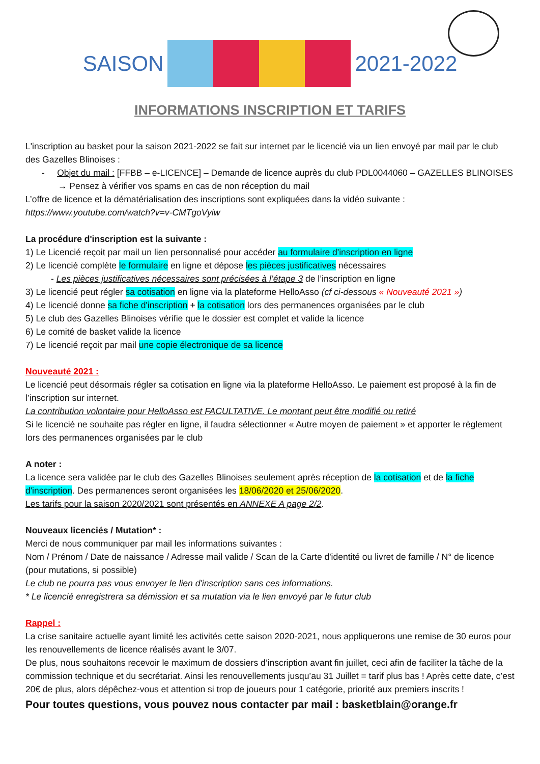SAISON 2021-2022
INFORMATIONS INSCRIPTION ET TARIFS
L'inscription au basket pour la saison 2021-2022 se fait sur internet par le licencié via un lien envoyé par mail par le club des Gazelles Blinoises :
- Objet du mail : [FFBB – e-LICENCE] – Demande de licence auprès du club PDL0044060 – GAZELLES BLINOISES → Pensez à vérifier vos spams en cas de non réception du mail
L’offre de licence et la dématérialisation des inscriptions sont expliquées dans la vidéo suivante :
https://www.youtube.com/watch?v=v-CMTgoVyiw
La procédure d'inscription est la suivante :
1) Le Licencié reçoit par mail un lien personnalisé pour accéder au formulaire d'inscription en ligne
2) Le licencié complète le formulaire en ligne et dépose les pièces justificatives nécessaires
- Les pièces justificatives nécessaires sont précisées à l’étape 3 de l’inscription en ligne
3) Le licencié peut régler sa cotisation en ligne via la plateforme HelloAsso (cf ci-dessous « Nouveauté 2021 »)
4) Le licencié donne sa fiche d'inscription + la cotisation lors des permanences organisées par le club
5) Le club des Gazelles Blinoises vérifie que le dossier est complet et valide la licence
6) Le comité de basket valide la licence
7) Le licencié reçoit par mail une copie électronique de sa licence
Nouveauté 2021 :
Le licencié peut désormais régler sa cotisation en ligne via la plateforme HelloAsso. Le paiement est proposé à la fin de l’inscription sur internet.
La contribution volontaire pour HelloAsso est FACULTATIVE. Le montant peut être modifié ou retiré
Si le licencié ne souhaite pas régler en ligne, il faudra sélectionner « Autre moyen de paiement » et apporter le règlement lors des permanences organisées par le club
A noter :
La licence sera validée par le club des Gazelles Blinoises seulement après réception de la cotisation et de la fiche d'inscription. Des permanences seront organisées les 18/06/2020 et 25/06/2020.
Les tarifs pour la saison 2020/2021 sont présentés en ANNEXE A page 2/2.
Nouveaux licenciés / Mutation* :
Merci de nous communiquer par mail les informations suivantes :
Nom / Prénom / Date de naissance / Adresse mail valide / Scan de la Carte d'identité ou livret de famille / N° de licence (pour mutations, si possible)
Le club ne pourra pas vous envoyer le lien d'inscription sans ces informations.
* Le licencié enregistrera sa démission et sa mutation via le lien envoyé par le futur club
Rappel :
La crise sanitaire actuelle ayant limité les activités cette saison 2020-2021, nous appliquerons une remise de 30 euros pour les renouvellements de licence réalisés avant le 3/07.
De plus, nous souhaitons recevoir le maximum de dossiers d’inscription avant fin juillet, ceci afin de faciliter la tâche de la commission technique et du secrétariat. Ainsi les renouvellements jusqu’au 31 Juillet = tarif plus bas ! Après cette date, c’est 20€ de plus, alors dépêchez-vous et attention si trop de joueurs pour 1 catégorie, priorité aux premiers inscrits !
Pour toutes questions, vous pouvez nous contacter par mail : basketblain@orange.fr